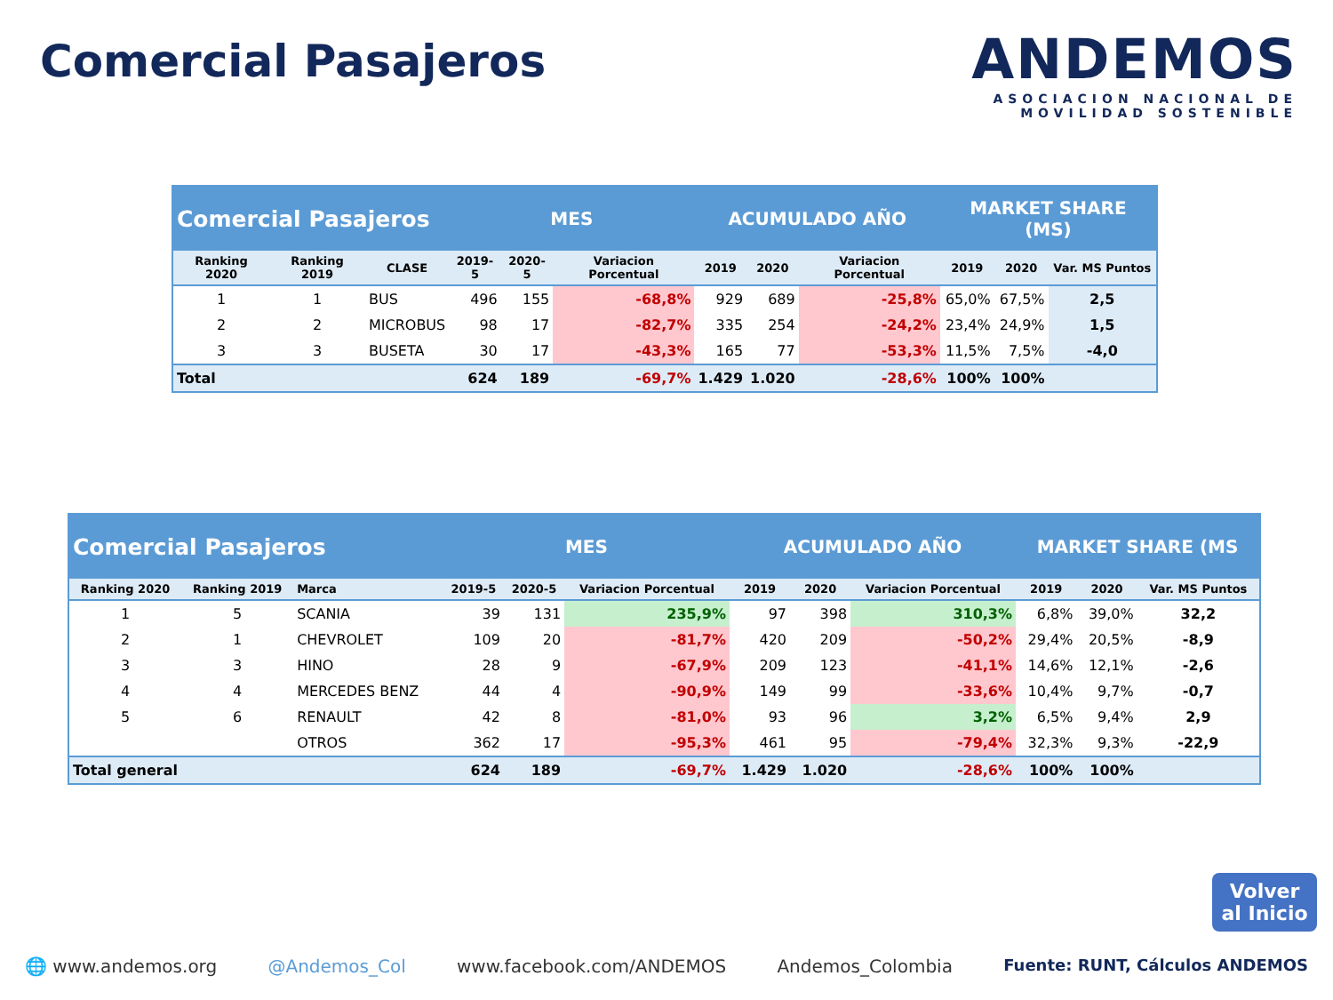Comercial Pasajeros
ANDEMOS
ASOCIACION NACIONAL DE
MOVILIDAD SOSTENIBLE
| Comercial Pasajeros | | | MES | | | ACUMULADO AÑO | | | MARKET SHARE (MS) | | |
| Ranking 2020 | Ranking 2019 | CLASE | 2019-5 | 2020-5 | Variacion Porcentual | 2019 | 2020 | Variacion Porcentual | 2019 | 2020 | Var. MS Puntos |
| 1 | 1 | BUS | 496 | 155 | -68,8% | 929 | 689 | -25,8% | 65,0% | 67,5% | 2,5 |
| 2 | 2 | MICROBUS | 98 | 17 | -82,7% | 335 | 254 | -24,2% | 23,4% | 24,9% | 1,5 |
| 3 | 3 | BUSETA | 30 | 17 | -43,3% | 165 | 77 | -53,3% | 11,5% | 7,5% | -4,0 |
| Total | | | 624 | 189 | -69,7% | 1.429 | 1.020 | -28,6% | 100% | 100% | |
| Comercial Pasajeros | | | MES | | | ACUMULADO AÑO | | | MARKET SHARE (MS | | |
| Ranking 2020 | Ranking 2019 | Marca | 2019-5 | 2020-5 | Variacion Porcentual | 2019 | 2020 | Variacion Porcentual | 2019 | 2020 | Var. MS Puntos |
| 1 | 5 | SCANIA | 39 | 131 | 235,9% | 97 | 398 | 310,3% | 6,8% | 39,0% | 32,2 |
| 2 | 1 | CHEVROLET | 109 | 20 | -81,7% | 420 | 209 | -50,2% | 29,4% | 20,5% | -8,9 |
| 3 | 3 | HINO | 28 | 9 | -67,9% | 209 | 123 | -41,1% | 14,6% | 12,1% | -2,6 |
| 4 | 4 | MERCEDES BENZ | 44 | 4 | -90,9% | 149 | 99 | -33,6% | 10,4% | 9,7% | -0,7 |
| 5 | 6 | RENAULT | 42 | 8 | -81,0% | 93 | 96 | 3,2% | 6,5% | 9,4% | 2,9 |
| | | OTROS | 362 | 17 | -95,3% | 461 | 95 | -79,4% | 32,3% | 9,3% | -22,9 |
| Total general | | | 624 | 189 | -69,7% | 1.429 | 1.020 | -28,6% | 100% | 100% | |
Volver
al Inicio
🌐 www.andemos.org @Andemos_Col www.facebook.com/ANDEMOS Andemos_Colombia Fuente: RUNT, Cálculos ANDEMOS